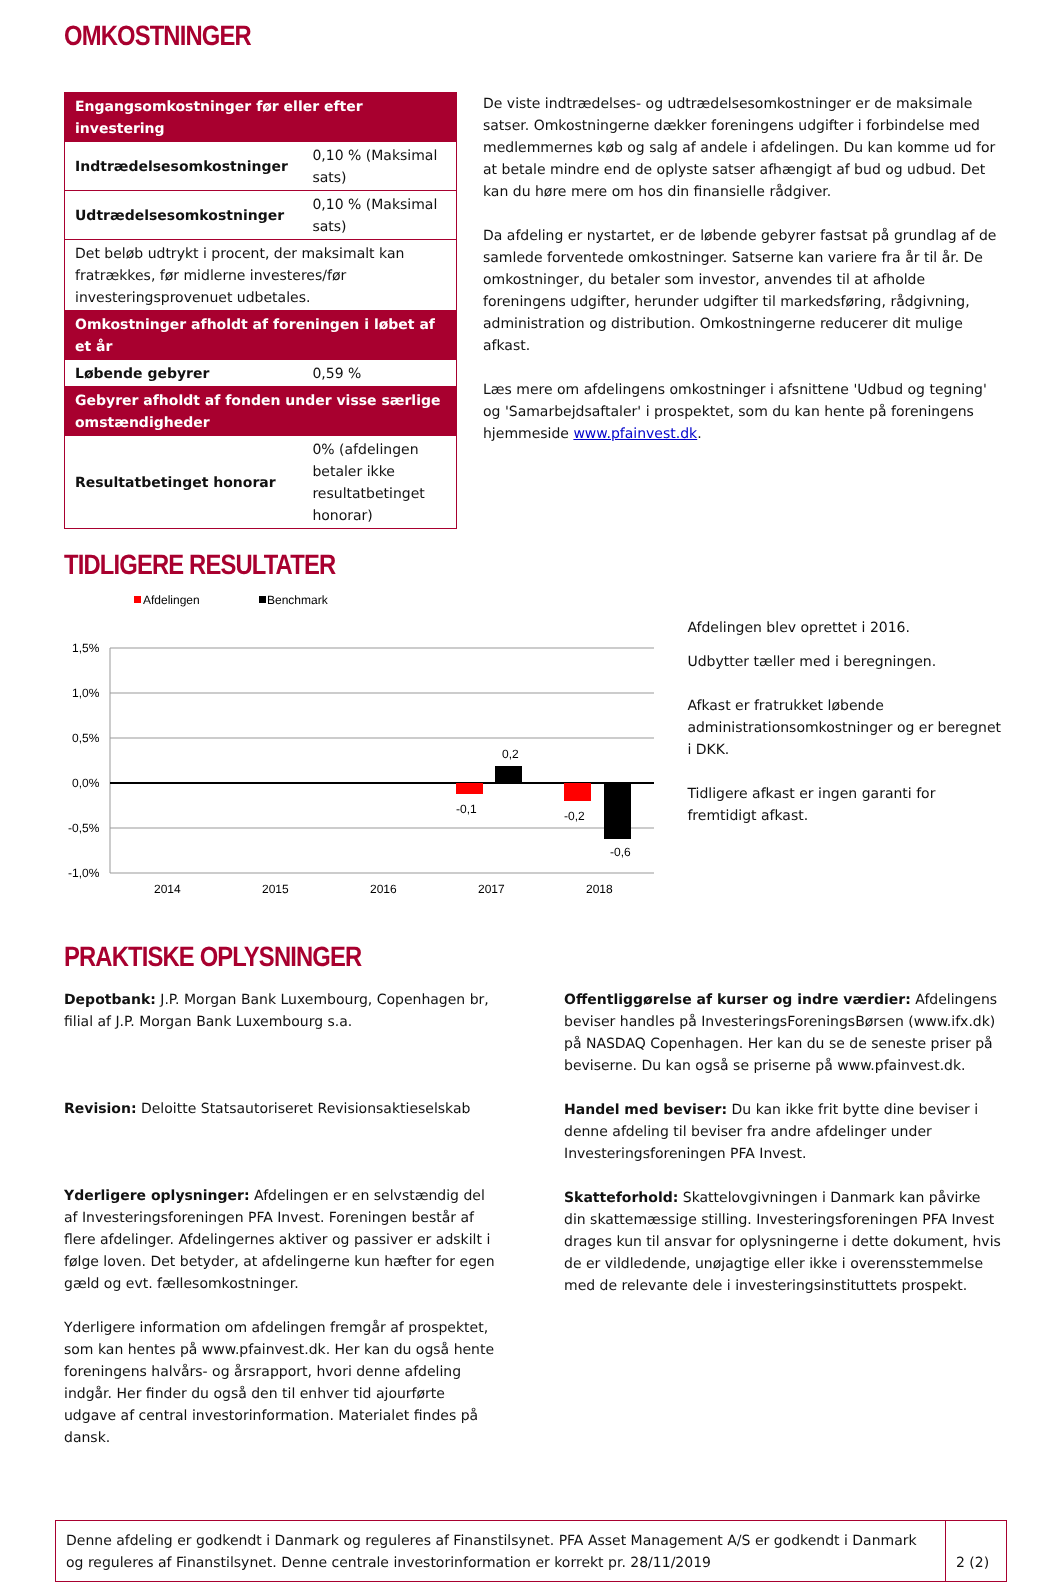OMKOSTNINGER
| Engangsomkostninger før eller efter investering | |
| Indtrædelsesomkostninger | 0,10 % (Maksimal sats) |
| Udtrædelsesomkostninger | 0,10 % (Maksimal sats) |
| Det beløb udtrykt i procent, der maksimalt kan fratrækkes, før midlerne investeres/før investeringsprovenuet udbetales. | |
| Omkostninger afholdt af foreningen i løbet af et år | |
| Løbende gebyrer | 0,59 % |
| Gebyrer afholdt af fonden under visse særlige omstændigheder | |
| Resultatbetinget honorar | 0% (afdelingen betaler ikke resultatbetinget honorar) |
De viste indtrædelses- og udtrædelsesomkostninger er de maksimale satser. Omkostningerne dækker foreningens udgifter i forbindelse med medlemmernes køb og salg af andele i afdelingen. Du kan komme ud for at betale mindre end de oplyste satser afhængigt af bud og udbud. Det kan du høre mere om hos din finansielle rådgiver.
Da afdeling er nystartet, er de løbende gebyrer fastsat på grundlag af de samlede forventede omkostninger. Satserne kan variere fra år til år. De omkostninger, du betaler som investor, anvendes til at afholde foreningens udgifter, herunder udgifter til markedsføring, rådgivning, administration og distribution. Omkostningerne reducerer dit mulige afkast.
Læs mere om afdelingens omkostninger i afsnittene 'Udbud og tegning' og 'Samarbejdsaftaler' i prospektet, som du kan hente på foreningens hjemmeside www.pfainvest.dk.
TIDLIGERE RESULTATER
Afdelingen
Benchmark
1,5%
1,0%
0,5%
0,0%
-0,5%
-1,0%
0,2
-0,1
-0,2
-0,6
2014
2015
2016
2017
2018
Afdelingen blev oprettet i 2016.
Udbytter tæller med i beregningen.
Afkast er fratrukket løbende administrationsomkostninger og er beregnet i DKK.
Tidligere afkast er ingen garanti for fremtidigt afkast.
PRAKTISKE OPLYSNINGER
Depotbank: J.P. Morgan Bank Luxembourg, Copenhagen br, filial af J.P. Morgan Bank Luxembourg s.a.
Revision: Deloitte Statsautoriseret Revisionsaktieselskab
Yderligere oplysninger: Afdelingen er en selvstændig del af Investeringsforeningen PFA Invest. Foreningen består af flere afdelinger. Afdelingernes aktiver og passiver er adskilt i følge loven. Det betyder, at afdelingerne kun hæfter for egen gæld og evt. fællesomkostninger.
Yderligere information om afdelingen fremgår af prospektet, som kan hentes på www.pfainvest.dk. Her kan du også hente foreningens halvårs- og årsrapport, hvori denne afdeling indgår. Her finder du også den til enhver tid ajourførte udgave af central investorinformation. Materialet findes på dansk.
Offentliggørelse af kurser og indre værdier: Afdelingens beviser handles på InvesteringsForeningsBørsen (www.ifx.dk) på NASDAQ Copenhagen. Her kan du se de seneste priser på beviserne. Du kan også se priserne på www.pfainvest.dk.
Handel med beviser: Du kan ikke frit bytte dine beviser i denne afdeling til beviser fra andre afdelinger under Investeringsforeningen PFA Invest.
Skatteforhold: Skattelovgivningen i Danmark kan påvirke din skattemæssige stilling. Investeringsforeningen PFA Invest drages kun til ansvar for oplysningerne i dette dokument, hvis de er vildledende, unøjagtige eller ikke i overensstemmelse med de relevante dele i investeringsinstituttets prospekt.
Denne afdeling er godkendt i Danmark og reguleres af Finanstilsynet. PFA Asset Management A/S er godkendt i Danmark og reguleres af Finanstilsynet. Denne centrale investorinformation er korrekt pr. 28/11/2019
2 (2)